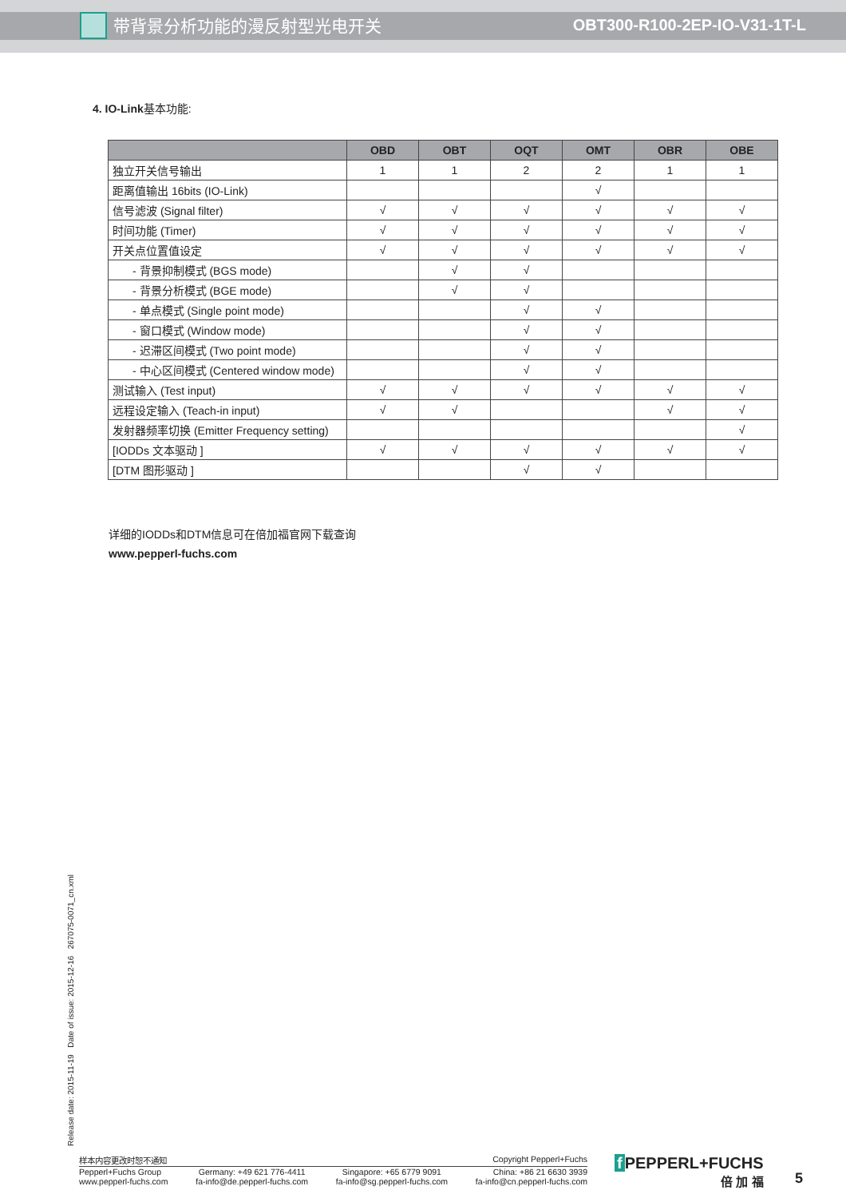带背景分析功能的漫反射型光电开关
OBT300-R100-2EP-IO-V31-1T-L
4. IO-Link基本功能:
| | OBD | OBT | OQT | OMT | OBR | OBE |
| --- | --- | --- | --- | --- | --- | --- |
| 独立开关信号输出 | 1 | 1 | 2 | 2 | 1 | 1 |
| 距离值输出 16bits (IO-Link) | | | | √ | | |
| 信号滤波 (Signal filter) | √ | √ | √ | √ | √ | √ |
| 时间功能 (Timer) | √ | √ | √ | √ | √ | √ |
| 开关点位置值设定 | √ | √ | √ | √ | √ | √ |
| - 背景抑制模式 (BGS mode) | | √ | √ | | | |
| - 背景分析模式 (BGE mode) | | √ | √ | | | |
| - 单点模式 (Single point mode) | | | √ | √ | | |
| - 窗口模式 (Window mode) | | | √ | √ | | |
| - 迟滞区间模式 (Two point mode) | | | √ | √ | | |
| - 中心区间模式 (Centered window mode) | | | √ | √ | | |
| 测试输入 (Test input) | √ | √ | √ | √ | √ | √ |
| 远程设定输入 (Teach-in input) | √ | √ | | | √ | √ |
| 发射器频率切换 (Emitter Frequency setting) | | | | | | √ |
| [IODDs 文本驱动 ] | √ | √ | √ | √ | √ | √ |
| [DTM 图形驱动 ] | | | √ | √ | | |
详细的IODDs和DTM信息可在倍加福官网下载查询
www.pepperl-fuchs.com
Release date: 2015-11-19 Date of issue: 2015-12-16 267075-0071_cn.xml
样本内容更改时恕不通知 Copyright Pepperl+Fuchs
Pepperl+Fuchs Group
www.pepperl-fuchs.com Germany: +49 621 776-4411
fa-info@de.pepperl-fuchs.com Singapore: +65 6779 9091
fa-info@sg.pepperl-fuchs.com China: +86 21 6630 3939
fa-info@cn.pepperl-fuchs.com
f PEPPERL+FUCHS
倍 加 福
5